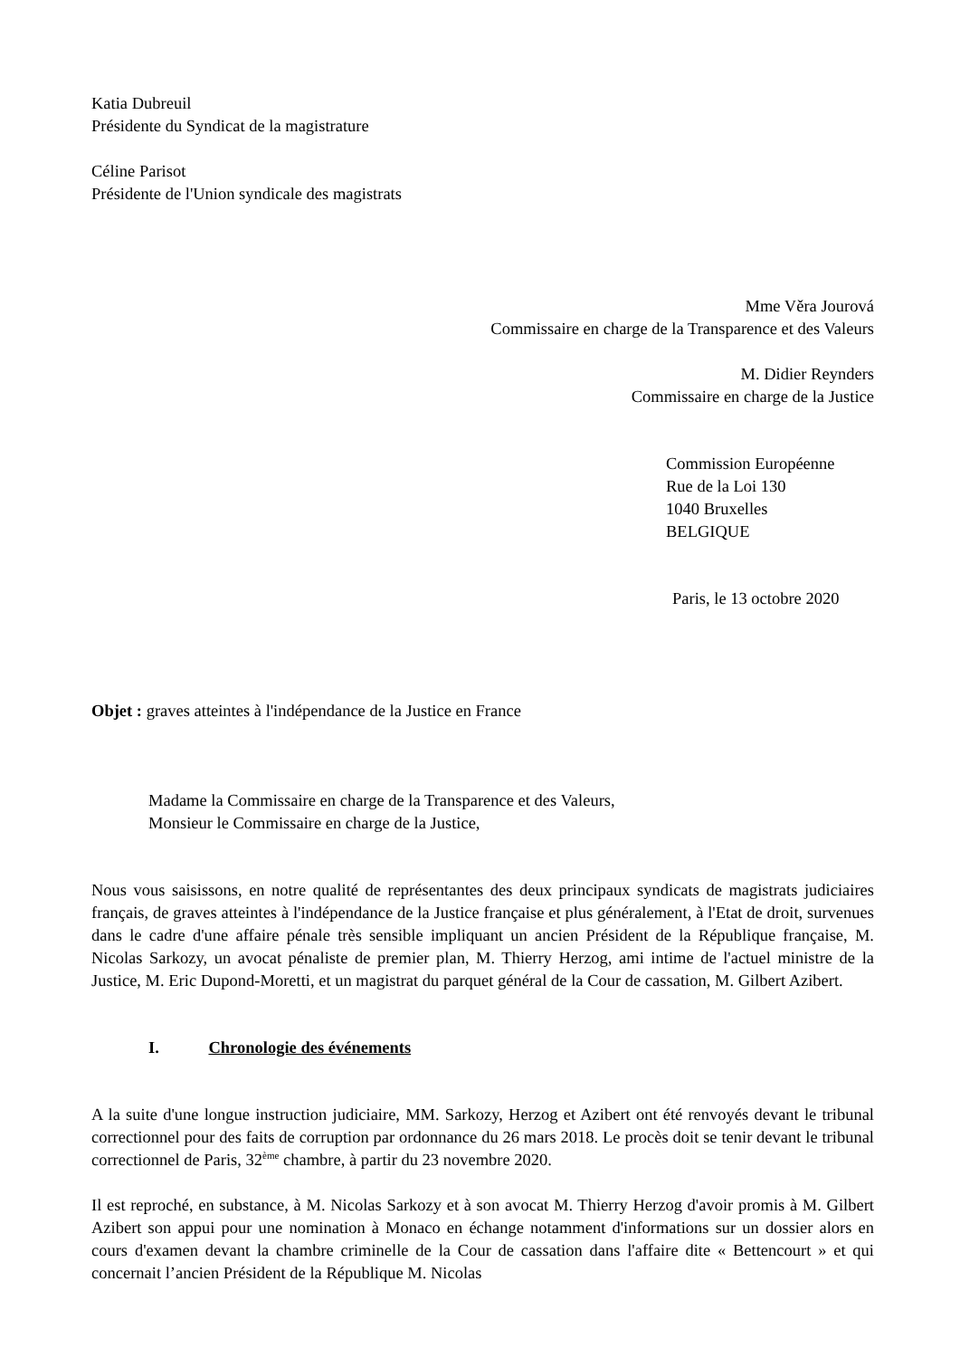Katia Dubreuil
Présidente du Syndicat de la magistrature
Céline Parisot
Présidente de l'Union syndicale des magistrats
Mme Věra Jourová
Commissaire en charge de la Transparence et des Valeurs
M. Didier Reynders
Commissaire en charge de la Justice
Commission Européenne
Rue de la Loi 130
1040 Bruxelles
BELGIQUE
Paris, le 13 octobre 2020
Objet : graves atteintes à l'indépendance de la Justice en France
Madame la Commissaire en charge de la Transparence et des Valeurs,
Monsieur le Commissaire en charge de la Justice,
Nous vous saisissons, en notre qualité de représentantes des deux principaux syndicats de magistrats judiciaires français, de graves atteintes à l'indépendance de la Justice française et plus généralement, à l'Etat de droit, survenues dans le cadre d'une affaire pénale très sensible impliquant un ancien Président de la République française, M. Nicolas Sarkozy, un avocat pénaliste de premier plan, M. Thierry Herzog, ami intime de l'actuel ministre de la Justice, M. Eric Dupond-Moretti, et un magistrat du parquet général de la Cour de cassation, M. Gilbert Azibert.
I. Chronologie des événements
A la suite d'une longue instruction judiciaire, MM. Sarkozy, Herzog et Azibert ont été renvoyés devant le tribunal correctionnel pour des faits de corruption par ordonnance du 26 mars 2018. Le procès doit se tenir devant le tribunal correctionnel de Paris, 32<sup>ème</sup> chambre, à partir du 23 novembre 2020.
Il est reproché, en substance, à M. Nicolas Sarkozy et à son avocat M. Thierry Herzog d'avoir promis à M. Gilbert Azibert son appui pour une nomination à Monaco en échange notamment d'informations sur un dossier alors en cours d'examen devant la chambre criminelle de la Cour de cassation dans l'affaire dite « Bettencourt » et qui concernait l’ancien Président de la République M. Nicolas